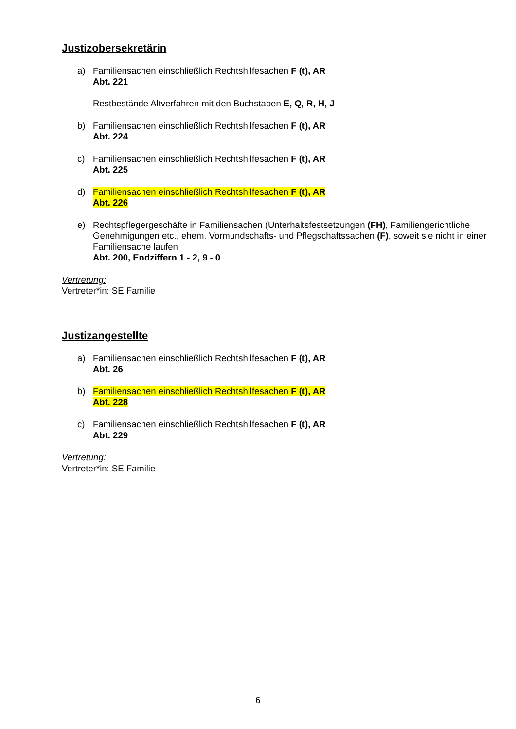Justizobersekretärin
a) Familiensachen einschließlich Rechtshilfesachen F (t), AR
Abt. 221
Restbestände Altverfahren mit den Buchstaben E, Q, R, H, J
b) Familiensachen einschließlich Rechtshilfesachen F (t), AR
Abt. 224
c) Familiensachen einschließlich Rechtshilfesachen F (t), AR
Abt. 225
d) Familiensachen einschließlich Rechtshilfesachen F (t), AR
Abt. 226
e) Rechtspflegergeschäfte in Familiensachen (Unterhaltsfestsetzungen (FH), Familiengerichtliche Genehmigungen etc., ehem. Vormundschafts- und Pflegschaftssachen (F), soweit sie nicht in einer Familiensache laufen
Abt. 200, Endziffern 1 - 2, 9 - 0
Vertretung:
Vertreter*in: SE Familie
Justizangestellte
a) Familiensachen einschließlich Rechtshilfesachen F (t), AR
Abt. 26
b) Familiensachen einschließlich Rechtshilfesachen F (t), AR
Abt. 228
c) Familiensachen einschließlich Rechtshilfesachen F (t), AR
Abt. 229
Vertretung:
Vertreter*in: SE Familie
6